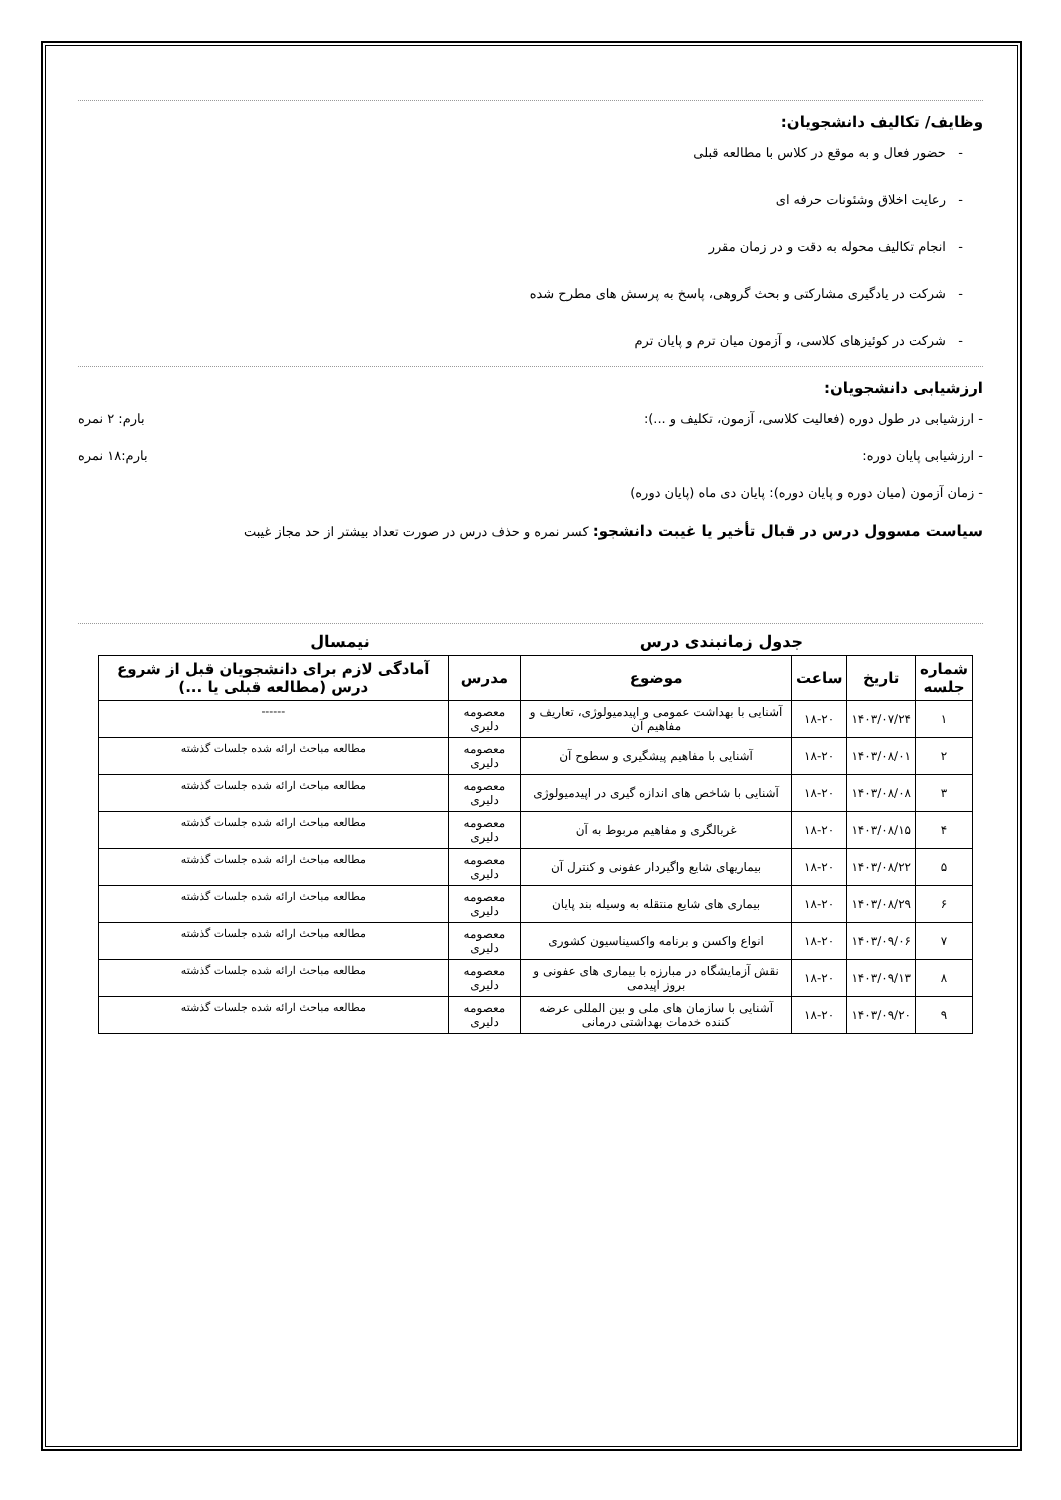وظایف/ تکالیف دانشجویان:
- حضور فعال و به موقع در کلاس با مطالعه قبلی
- رعایت اخلاق وشئونات حرفه ای
- انجام تکالیف محوله به دقت و در زمان مقرر
- شرکت در یادگیری مشارکتی و بحث گروهی، پاسخ به پرسش های مطرح شده
- شرکت در کوئیزهای کلاسی، و آزمون میان ترم و پایان ترم
ارزشیابی دانشجویان:
- ارزشیابی در طول دوره (فعالیت کلاسی، آزمون، تکلیف و ...): بارم: ۲ نمره
- ارزشیابی پایان دوره: بارم:۱۸ نمره
- زمان آزمون (میان دوره و پایان دوره): پایان دی ماه (پایان دوره)
سیاست مسوول درس در قبال تأخیر یا غیبت دانشجو: کسر نمره و حذف درس در صورت تعداد بیشتر از حد مجاز غیبت
جدول زمانبندی درس نیمسال
| شماره جلسه | تاریخ | ساعت | موضوع | مدرس | آمادگی لازم برای دانشجویان قبل از شروع درس (مطالعه قبلی یا ...) |
| --- | --- | --- | --- | --- | --- |
| ۱ | ۱۴۰۳/۰۷/۲۴ | ۱۸-۲۰ | آشنایی با بهداشت عمومی و اپیدمیولوژی، تعاریف و مفاهیم آن | معصومه دلیری | ------ |
| ۲ | ۱۴۰۳/۰۸/۰۱ | ۱۸-۲۰ | آشنایی با مفاهیم پیشگیری و سطوح آن | معصومه دلیری | مطالعه مباحث ارائه شده جلسات گذشته |
| ۳ | ۱۴۰۳/۰۸/۰۸ | ۱۸-۲۰ | آشنایی با شاخص های اندازه گیری در اپیدمیولوژی | معصومه دلیری | مطالعه مباحث ارائه شده جلسات گذشته |
| ۴ | ۱۴۰۳/۰۸/۱۵ | ۱۸-۲۰ | غربالگری و مفاهیم مربوط به آن | معصومه دلیری | مطالعه مباحث ارائه شده جلسات گذشته |
| ۵ | ۱۴۰۳/۰۸/۲۲ | ۱۸-۲۰ | بیماریهای شایع واگیردار عفونی و کنترل آن | معصومه دلیری | مطالعه مباحث ارائه شده جلسات گذشته |
| ۶ | ۱۴۰۳/۰۸/۲۹ | ۱۸-۲۰ | بیماری های شایع منتقله به وسیله بند پایان | معصومه دلیری | مطالعه مباحث ارائه شده جلسات گذشته |
| ۷ | ۱۴۰۳/۰۹/۰۶ | ۱۸-۲۰ | انواع واکسن و برنامه واکسیناسیون کشوری | معصومه دلیری | مطالعه مباحث ارائه شده جلسات گذشته |
| ۸ | ۱۴۰۳/۰۹/۱۳ | ۱۸-۲۰ | نقش آزمایشگاه در مبارزه با بیماری های عفونی و بروز اپیدمی | معصومه دلیری | مطالعه مباحث ارائه شده جلسات گذشته |
| ۹ | ۱۴۰۳/۰۹/۲۰ | ۱۸-۲۰ | آشنایی با سازمان های ملی و بین المللی عرضه کننده خدمات بهداشتی درمانی | معصومه دلیری | مطالعه مباحث ارائه شده جلسات گذشته |